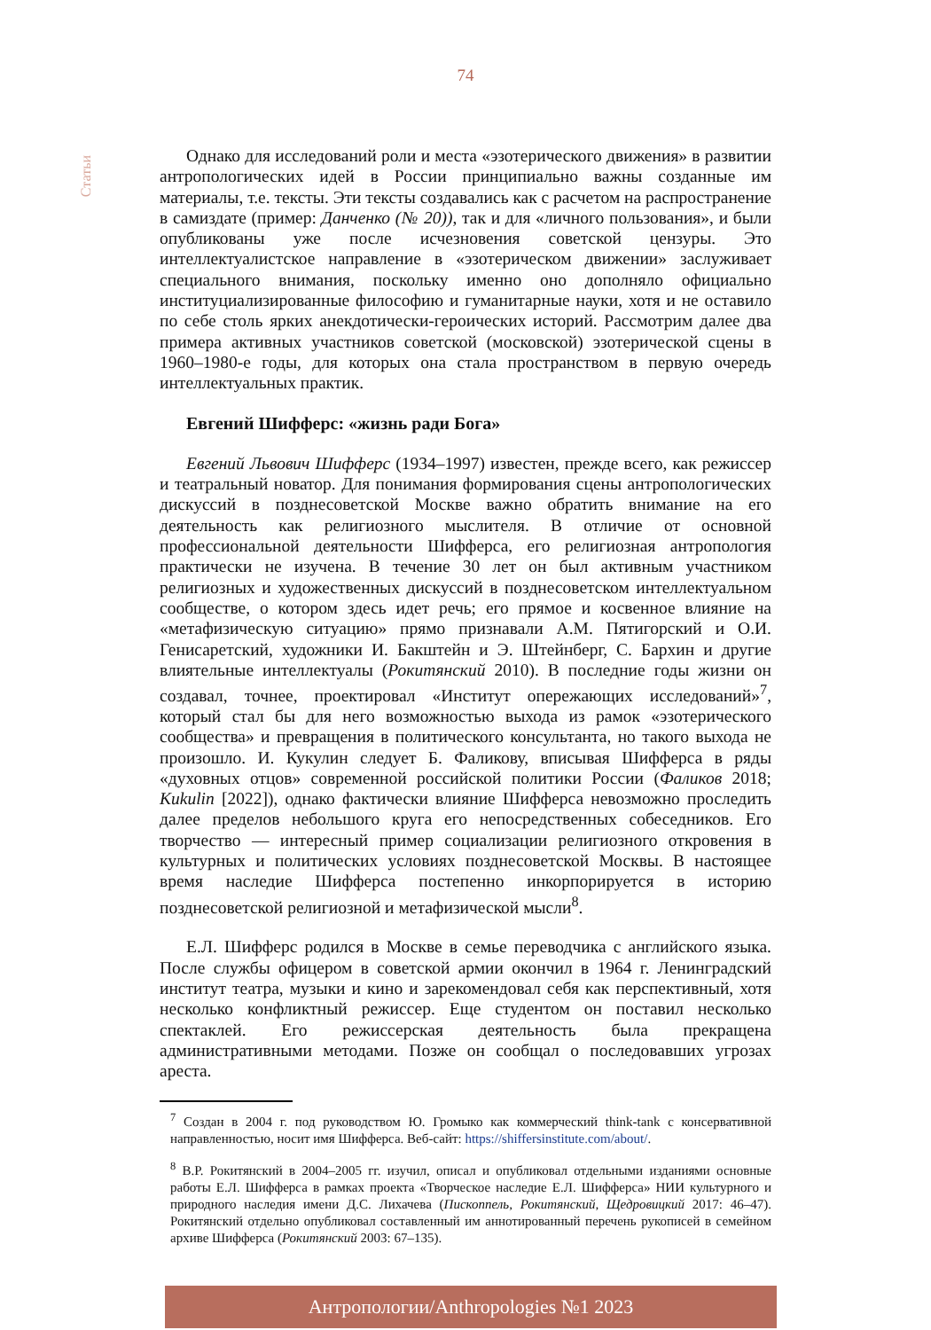74
Статьи
Однако для исследований роли и места «эзотерического движения» в развитии антропологических идей в России принципиально важны созданные им материалы, т.е. тексты. Эти тексты создавались как с расчетом на распространение в самиздате (пример: Данченко (№ 20)), так и для «личного пользования», и были опубликованы уже после исчезновения советской цензуры. Это интеллектуалистское направление в «эзотерическом движении» заслуживает специального внимания, поскольку именно оно дополняло официально институциализированные философию и гуманитарные науки, хотя и не оставило по себе столь ярких анекдотически-героических историй. Рассмотрим далее два примера активных участников советской (московской) эзотерической сцены в 1960–1980-е годы, для которых она стала пространством в первую очередь интеллектуальных практик.
Евгений Шифферс: «жизнь ради Бога»
Евгений Львович Шифферс (1934–1997) известен, прежде всего, как режиссер и театральный новатор. Для понимания формирования сцены антропологических дискуссий в позднесоветской Москве важно обратить внимание на его деятельность как религиозного мыслителя. В отличие от основной профессиональной деятельности Шифферса, его религиозная антропология практически не изучена. В течение 30 лет он был активным участником религиозных и художественных дискуссий в позднесоветском интеллектуальном сообществе, о котором здесь идет речь; его прямое и косвенное влияние на «метафизическую ситуацию» прямо признавали А.М. Пятигорский и О.И. Генисаретский, художники И. Бакштейн и Э. Штейнберг, С. Бархин и другие влиятельные интеллектуалы (Рокитянский 2010). В последние годы жизни он создавал, точнее, проектировал «Институт опережающих исследований»<sup>7</sup>, который стал бы для него возможностью выхода из рамок «эзотерического сообщества» и превращения в политического консультанта, но такого выхода не произошло. И. Кукулин следует Б. Фаликову, вписывая Шифферса в ряды «духовных отцов» современной российской политики России (Фаликов 2018; Kukulin [2022]), однако фактически влияние Шифферса невозможно проследить далее пределов небольшого круга его непосредственных собеседников. Его творчество — интересный пример социализации религиозного откровения в культурных и политических условиях позднесоветской Москвы. В настоящее время наследие Шифферса постепенно инкорпорируется в историю позднесоветской религиозной и метафизической мысли<sup>8</sup>.
Е.Л. Шифферс родился в Москве в семье переводчика с английского языка. После службы офицером в советской армии окончил в 1964 г. Ленинградский институт театра, музыки и кино и зарекомендовал себя как перспективный, хотя несколько конфликтный режиссер. Еще студентом он поставил несколько спектаклей. Его режиссерская деятельность была прекращена административными методами. Позже он сообщал о последовавших угрозах ареста.
<sup>7</sup> Создан в 2004 г. под руководством Ю. Громыко как коммерческий think-tank с консервативной направленностью, носит имя Шифферса. Веб-сайт: https://shiffersinstitute.com/about/.
<sup>8</sup> В.Р. Рокитянский в 2004–2005 гг. изучил, описал и опубликовал отдельными изданиями основные работы Е.Л. Шифферса в рамках проекта «Творческое наследие Е.Л. Шифферса» НИИ культурного и природного наследия имени Д.С. Лихачева (Пископпель, Рокитянский, Щедровицкий 2017: 46–47). Рокитянский отдельно опубликовал составленный им аннотированный перечень рукописей в семейном архиве Шифферса (Рокитянский 2003: 67–135).
Антропологии/Anthropologies №1 2023